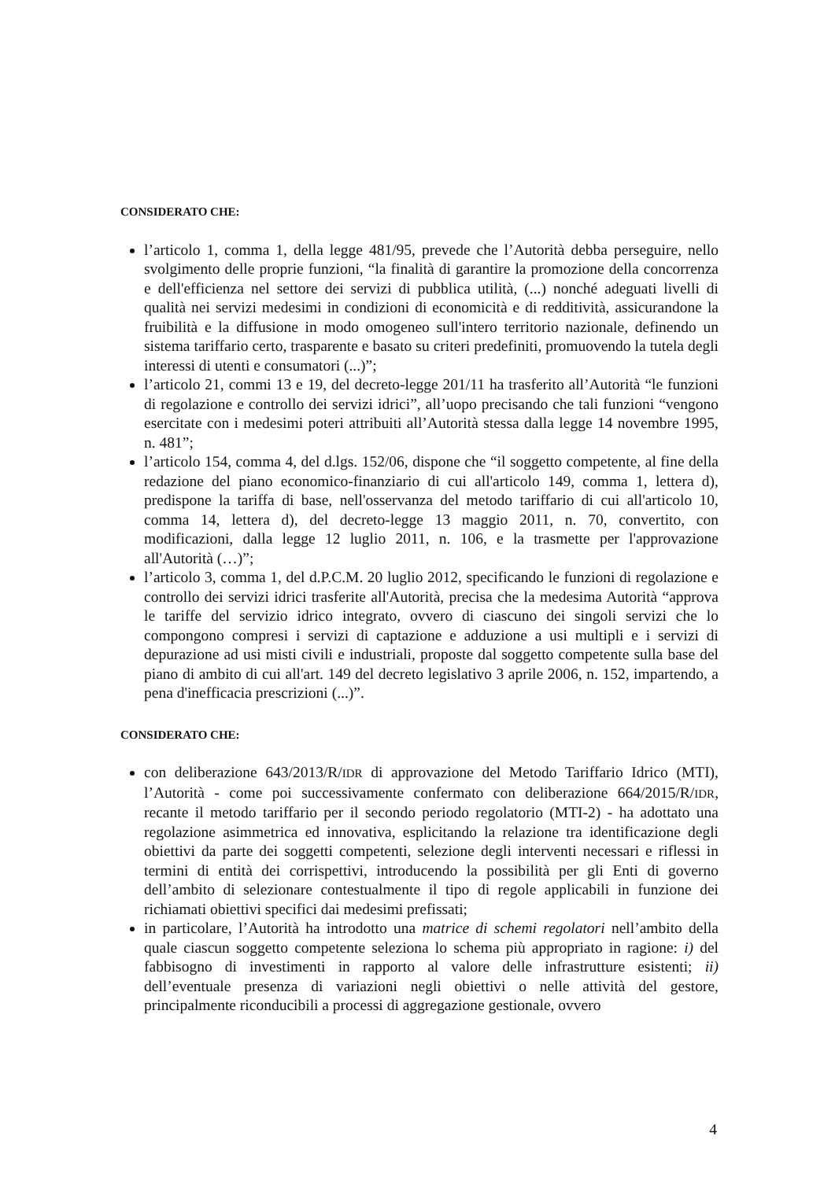CONSIDERATO CHE:
l’articolo 1, comma 1, della legge 481/95, prevede che l’Autorità debba perseguire, nello svolgimento delle proprie funzioni, “la finalità di garantire la promozione della concorrenza e dell'efficienza nel settore dei servizi di pubblica utilità, (...) nonché adeguati livelli di qualità nei servizi medesimi in condizioni di economicità e di redditività, assicurandone la fruibilità e la diffusione in modo omogeneo sull'intero territorio nazionale, definendo un sistema tariffario certo, trasparente e basato su criteri predefiniti, promuovendo la tutela degli interessi di utenti e consumatori (...)”;
l’articolo 21, commi 13 e 19, del decreto-legge 201/11 ha trasferito all’Autorità “le funzioni di regolazione e controllo dei servizi idrici”, all’uopo precisando che tali funzioni “vengono esercitate con i medesimi poteri attribuiti all’Autorità stessa dalla legge 14 novembre 1995, n. 481”;
l’articolo 154, comma 4, del d.lgs. 152/06, dispone che “il soggetto competente, al fine della redazione del piano economico-finanziario di cui all'articolo 149, comma 1, lettera d), predispone la tariffa di base, nell'osservanza del metodo tariffario di cui all'articolo 10, comma 14, lettera d), del decreto-legge 13 maggio 2011, n. 70, convertito, con modificazioni, dalla legge 12 luglio 2011, n. 106, e la trasmette per l'approvazione all'Autorità (…)”;
l’articolo 3, comma 1, del d.P.C.M. 20 luglio 2012, specificando le funzioni di regolazione e controllo dei servizi idrici trasferite all'Autorità, precisa che la medesima Autorità “approva le tariffe del servizio idrico integrato, ovvero di ciascuno dei singoli servizi che lo compongono compresi i servizi di captazione e adduzione a usi multipli e i servizi di depurazione ad usi misti civili e industriali, proposte dal soggetto competente sulla base del piano di ambito di cui all'art. 149 del decreto legislativo 3 aprile 2006, n. 152, impartendo, a pena d'inefficacia prescrizioni (...)”.
CONSIDERATO CHE:
con deliberazione 643/2013/R/IDR di approvazione del Metodo Tariffario Idrico (MTI), l’Autorità - come poi successivamente confermato con deliberazione 664/2015/R/IDR, recante il metodo tariffario per il secondo periodo regolatorio (MTI-2) - ha adottato una regolazione asimmetrica ed innovativa, esplicitando la relazione tra identificazione degli obiettivi da parte dei soggetti competenti, selezione degli interventi necessari e riflessi in termini di entità dei corrispettivi, introducendo la possibilità per gli Enti di governo dell’ambito di selezionare contestualmente il tipo di regole applicabili in funzione dei richiamati obiettivi specifici dai medesimi prefissati;
in particolare, l’Autorità ha introdotto una matrice di schemi regolatori nell’ambito della quale ciascun soggetto competente seleziona lo schema più appropriato in ragione: i) del fabbisogno di investimenti in rapporto al valore delle infrastrutture esistenti; ii) dell’eventuale presenza di variazioni negli obiettivi o nelle attività del gestore, principalmente riconducibili a processi di aggregazione gestionale, ovvero
4